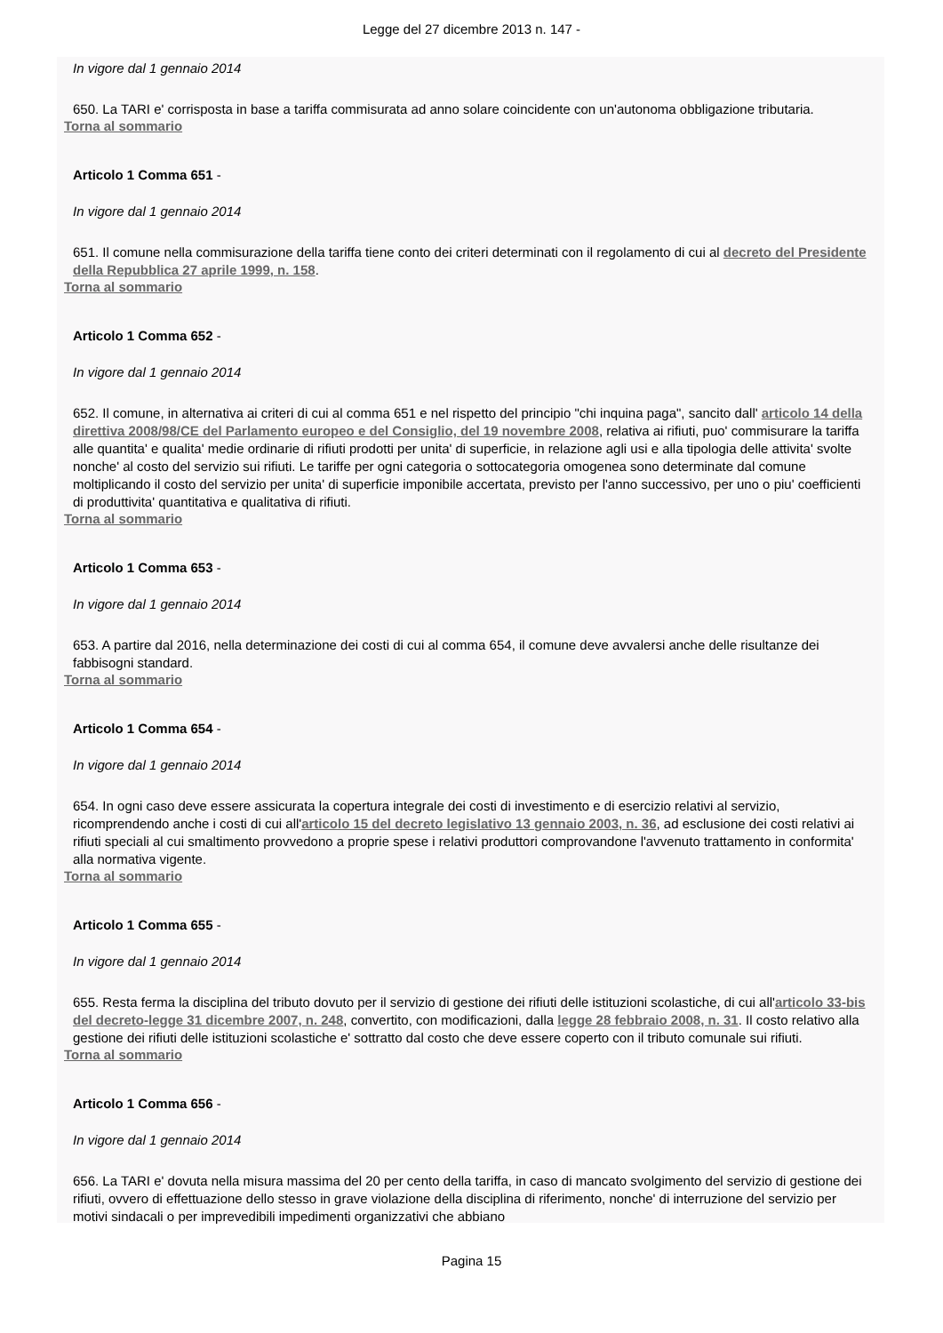Legge del 27 dicembre 2013 n. 147 -
In vigore dal 1 gennaio 2014
650. La TARI e' corrisposta in base a tariffa commisurata ad anno solare coincidente con un'autonoma obbligazione tributaria.
Torna al sommario
Articolo 1 Comma 651 -
In vigore dal 1 gennaio 2014
651. Il comune nella commisurazione della tariffa tiene conto dei criteri determinati con il regolamento di cui al decreto del Presidente della Repubblica 27 aprile 1999, n. 158.
Torna al sommario
Articolo 1 Comma 652 -
In vigore dal 1 gennaio 2014
652. Il comune, in alternativa ai criteri di cui al comma 651 e nel rispetto del principio "chi inquina paga", sancito dall' articolo 14 della direttiva 2008/98/CE del Parlamento europeo e del Consiglio, del 19 novembre 2008, relativa ai rifiuti, puo' commisurare la tariffa alle quantita' e qualita' medie ordinarie di rifiuti prodotti per unita' di superficie, in relazione agli usi e alla tipologia delle attivita' svolte nonche' al costo del servizio sui rifiuti. Le tariffe per ogni categoria o sottocategoria omogenea sono determinate dal comune moltiplicando il costo del servizio per unita' di superficie imponibile accertata, previsto per l'anno successivo, per uno o piu' coefficienti di produttivita' quantitativa e qualitativa di rifiuti.
Torna al sommario
Articolo 1 Comma 653 -
In vigore dal 1 gennaio 2014
653. A partire dal 2016, nella determinazione dei costi di cui al comma 654, il comune deve avvalersi anche delle risultanze dei fabbisogni standard.
Torna al sommario
Articolo 1 Comma 654 -
In vigore dal 1 gennaio 2014
654. In ogni caso deve essere assicurata la copertura integrale dei costi di investimento e di esercizio relativi al servizio, ricomprendendo anche i costi di cui all'articolo 15 del decreto legislativo 13 gennaio 2003, n. 36, ad esclusione dei costi relativi ai rifiuti speciali al cui smaltimento provvedono a proprie spese i relativi produttori comprovandone l'avvenuto trattamento in conformita' alla normativa vigente.
Torna al sommario
Articolo 1 Comma 655 -
In vigore dal 1 gennaio 2014
655. Resta ferma la disciplina del tributo dovuto per il servizio di gestione dei rifiuti delle istituzioni scolastiche, di cui all'articolo 33-bis del decreto-legge 31 dicembre 2007, n. 248, convertito, con modificazioni, dalla legge 28 febbraio 2008, n. 31. Il costo relativo alla gestione dei rifiuti delle istituzioni scolastiche e' sottratto dal costo che deve essere coperto con il tributo comunale sui rifiuti.
Torna al sommario
Articolo 1 Comma 656 -
In vigore dal 1 gennaio 2014
656. La TARI e' dovuta nella misura massima del 20 per cento della tariffa, in caso di mancato svolgimento del servizio di gestione dei rifiuti, ovvero di effettuazione dello stesso in grave violazione della disciplina di riferimento, nonche' di interruzione del servizio per motivi sindacali o per imprevedibili impedimenti organizzativi che abbiano
Pagina 15